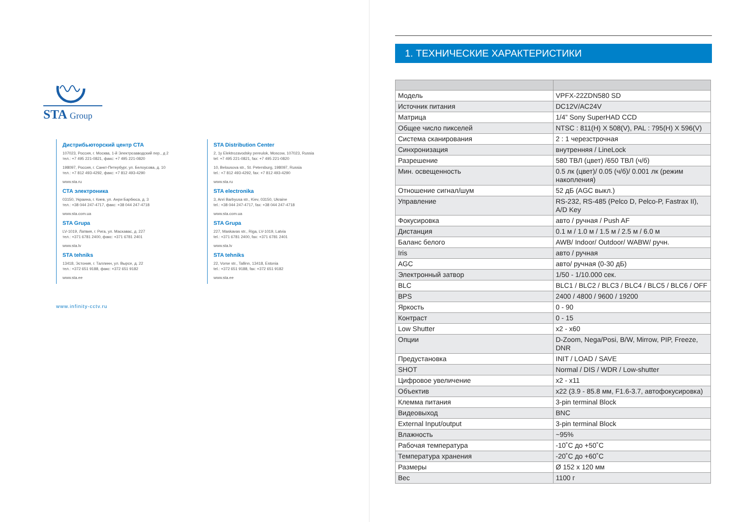STA Group
Дистрибьюторский центр СТА
107023, Россия, г. Москва, 1-й Электрозаводский пер., д 2
тел.: +7 495 221-0821, факс: +7 495 221-0820
198097, Россия, г. Санкт-Петербург, ул. Белоусова, д. 10
тел.: +7 812 493-4292, факс: +7 812 493-4290
www.sta.ru
СТА электроника
03150, Украина, г. Киев, ул. Анри Барбюса, д. 3
тел.: +38 044 247-4717, факс: +38 044 247-4718
www.sta.com.ua
STA Grupa
LV-1019, Латвия, г. Рига, ул. Маскавас, д. 227
тел.: +371 6781 2400, факс: +371 6781 2401
www.sta.lv
STA tehniks
13418, Эстония, г. Таллинн, ул. Вырсе, д. 22
тел.: +372 651 9188, факс: +372 651 9182
www.sta.ee
STA Distribution Center
2, 1y Elektrozavodsky pereulok, Moscow, 107023, Russia
tel: +7 495 221-0821, fax: +7 495 221-0820
10, Belousova str., St. Petersburg, 198097, Russia
tel.: +7 812 493-4292, fax: +7 812 493-4290
www.sta.ru
STA electronika
3, Anri Barbyusa str., Kiev, 03150, Ukraine
tel.: +38 044 247-4717, fax: +38 044 247-4718
www.sta.com.ua
STA Grupa
227, Maskavas str., Riga, LV-1019, Latvia
tel.: +371 6781 2400, fax: +371 6781 2401
www.sta.lv
STA tehniks
22, Vorse str., Tallinn, 13418, Estonia
tel.: +372 651 9188, fax: +372 651 9182
www.sta.ee
www.infinity-cctv.ru
1. ТЕХНИЧЕСКИЕ ХАРАКТЕРИСТИКИ
| Модель | VPFX-22ZDN580 SD |
| Источник питания | DC12V/AC24V |
| Матрица | 1/4” Sony SuperHAD CCD |
| Общее число пикселей | NTSC : 811(H) X 508(V), PAL : 795(H) X 596(V) |
| Система сканирования | 2 : 1 черезстрочная |
| Синхронизация | внутренняя / LineLock |
| Разрешение | 580 ТВЛ (цвет) /650 ТВЛ (ч/б) |
| Мин. освещенность | 0.5 лк (цвет)/ 0.05 (ч/б)/ 0.001 лк (режим накопления) |
| Отношение сигнал/шум | 52 дБ (AGC выкл.) |
| Управление | RS-232, RS-485 (Pelco D, Pelco-P, Fastrax II), A/D Key |
| Фокусировка | авто / ручная / Push AF |
| Дистанция | 0.1 м / 1.0 м / 1.5 м / 2.5 м / 6.0 м |
| Баланс белого | AWB/ Indoor/ Outdoor/ WABW/ ручн. |
| Iris | авто / ручная |
| AGC | авто/ ручная (0-30 дБ) |
| Электронный затвор | 1/50 - 1/10.000 сек. |
| BLC | BLC1 / BLC2 / BLC3 / BLC4 / BLC5 / BLC6 / OFF |
| BPS | 2400 / 4800 / 9600 / 19200 |
| Яркость | 0 - 90 |
| Контраст | 0 - 15 |
| Low Shutter | x2 - x60 |
| Опции | D-Zoom, Nega/Posi, B/W, Mirrow, PIP, Freeze, DNR |
| Предустановка | INIT / LOAD / SAVE |
| SHOT | Normal / DIS / WDR / Low-shutter |
| Цифровое увеличение | x2 - x11 |
| Объектив | x22 (3.9 - 85.8 мм, F1.6-3.7, автофокусировка) |
| Клемма питания | 3-pin terminal Block |
| Видеовыход | BNC |
| External Input/output | 3-pin terminal Block |
| Влажность | ~95% |
| Рабочая температура | -10˚С до +50˚С |
| Температура хранения | -20˚С до +60˚С |
| Размеры | Ø 152 х 120 мм |
| Вес | 1100 г |